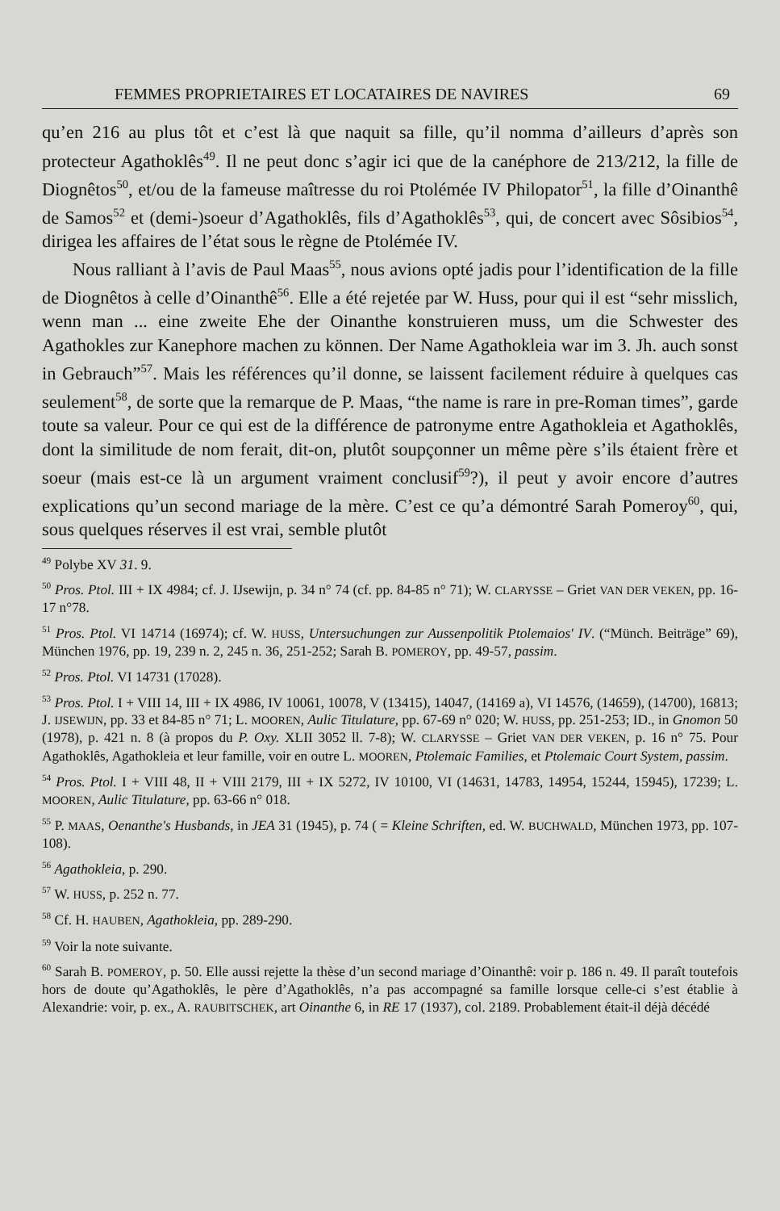FEMMES PROPRIETAIRES ET LOCATAIRES DE NAVIRES 69
qu’en 216 au plus tôt et c’est là que naquit sa fille, qu’il nomma d’ailleurs d’après son protecteur Agathoklês<sup>49</sup>. Il ne peut donc s’agir ici que de la canéphore de 213/212, la fille de Diognêtos<sup>50</sup>, et/ou de la fameuse maîtresse du roi Ptolémée IV Philopator<sup>51</sup>, la fille d’Oinanthê de Samos<sup>52</sup> et (demi-)soeur d’Agathoklês, fils d’Agathoklês<sup>53</sup>, qui, de concert avec Sôsibios<sup>54</sup>, dirigea les affaires de l’état sous le règne de Ptolémée IV.
Nous ralliant à l’avis de Paul Maas<sup>55</sup>, nous avions opté jadis pour l’identification de la fille de Diognêtos à celle d’Oinanthê<sup>56</sup>. Elle a été rejetée par W. Huss, pour qui il est “sehr misslich, wenn man ... eine zweite Ehe der Oinanthe konstruieren muss, um die Schwester des Agathokles zur Kanephore machen zu können. Der Name Agathokleia war im 3. Jh. auch sonst in Gebrauch”<sup>57</sup>. Mais les références qu’il donne, se laissent facilement réduire à quelques cas seulement<sup>58</sup>, de sorte que la remarque de P. Maas, “the name is rare in pre-Roman times”, garde toute sa valeur. Pour ce qui est de la différence de patronyme entre Agathokleia et Agathoklês, dont la similitude de nom ferait, dit-on, plutôt soupçonner un même père s’ils étaient frère et soeur (mais est-ce là un argument vraiment conclusif<sup>59</sup>?), il peut y avoir encore d’autres explications qu’un second mariage de la mère. C’est ce qu’a démontré Sarah Pomeroy<sup>60</sup>, qui, sous quelques réserves il est vrai, semble plutôt
<sup>49</sup> Polybe XV 31. 9.
<sup>50</sup> Pros. Ptol. III + IX 4984; cf. J. IJsewijn, p. 34 n° 74 (cf. pp. 84-85 n° 71); W. CLARYSSE – Griet VAN DER VEKEN, pp. 16-17 n°78.
<sup>51</sup> Pros. Ptol. VI 14714 (16974); cf. W. HUSS, Untersuchungen zur Aussenpolitik Ptolemaios' IV. (“Münch. Beiträge” 69), München 1976, pp. 19, 239 n. 2, 245 n. 36, 251-252; Sarah B. POMEROY, pp. 49-57, passim.
<sup>52</sup> Pros. Ptol. VI 14731 (17028).
<sup>53</sup> Pros. Ptol. I + VIII 14, III + IX 4986, IV 10061, 10078, V (13415), 14047, (14169 a), VI 14576, (14659), (14700), 16813; J. IJSEWIJN, pp. 33 et 84-85 n° 71; L. MOOREN, Aulic Titulature, pp. 67-69 n° 020; W. HUSS, pp. 251-253; ID., in Gnomon 50 (1978), p. 421 n. 8 (à propos du P. Oxy. XLII 3052 ll. 7-8); W. CLARYSSE – Griet VAN DER VEKEN, p. 16 n° 75. Pour Agathoklês, Agathokleia et leur famille, voir en outre L. MOOREN, Ptolemaic Families, et Ptolemaic Court System, passim.
<sup>54</sup> Pros. Ptol. I + VIII 48, II + VIII 2179, III + IX 5272, IV 10100, VI (14631, 14783, 14954, 15244, 15945), 17239; L. MOOREN, Aulic Titulature, pp. 63-66 n° 018.
<sup>55</sup> P. MAAS, Oenanthe's Husbands, in JEA 31 (1945), p. 74 ( = Kleine Schriften, ed. W. BUCHWALD, München 1973, pp. 107-108).
<sup>56</sup> Agathokleia, p. 290.
<sup>57</sup> W. HUSS, p. 252 n. 77.
<sup>58</sup> Cf. H. HAUBEN, Agathokleia, pp. 289-290.
<sup>59</sup> Voir la note suivante.
<sup>60</sup> Sarah B. POMEROY, p. 50. Elle aussi rejette la thèse d’un second mariage d’Oinanthê: voir p. 186 n. 49. Il paraît toutefois hors de doute qu’Agathoklês, le père d’Agathoklês, n’a pas accompagné sa famille lorsque celle-ci s’est établie à Alexandrie: voir, p. ex., A. RAUBITSCHEK, art Oinanthe 6, in RE 17 (1937), col. 2189. Probablement était-il déjà décédé